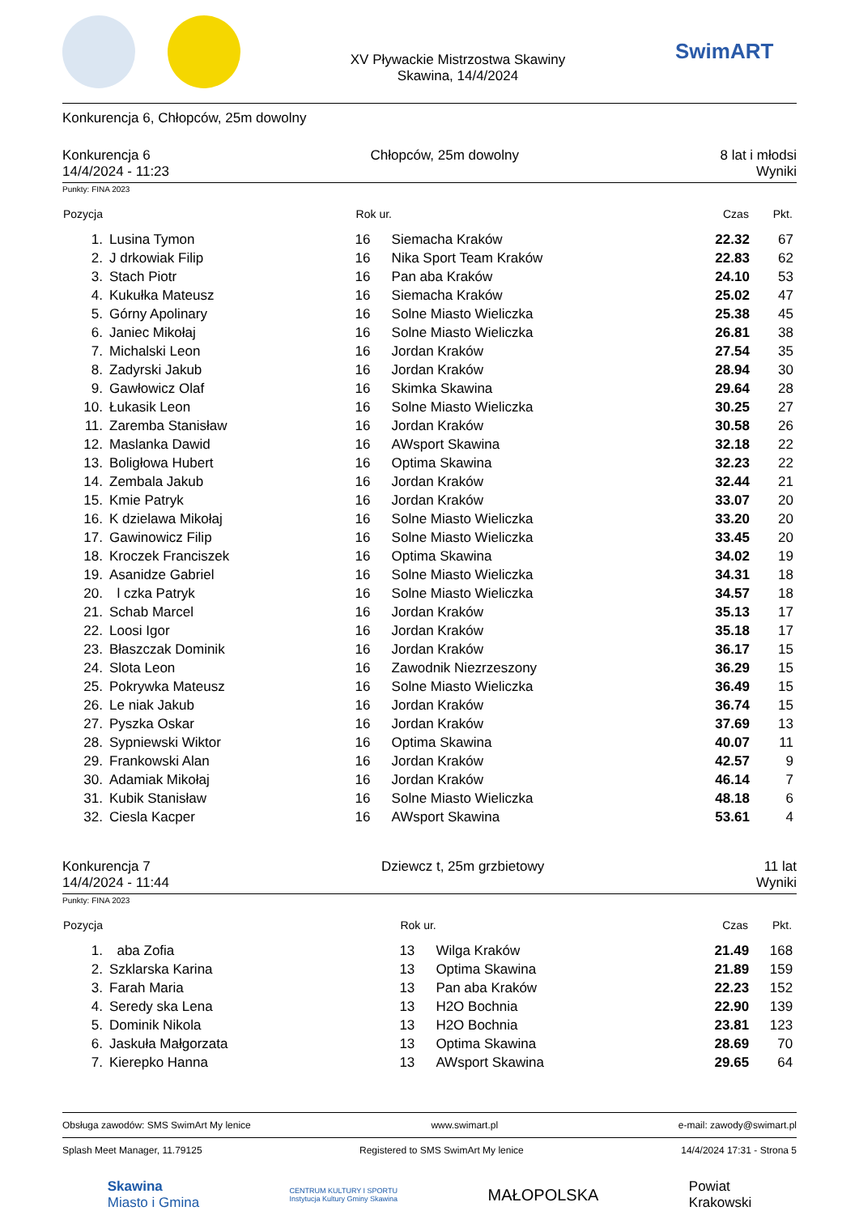XV Pływackie Mistrzostwa Skawiny
Skawina, 14/4/2024
SwimART
Konkurencja 6, Chłopców, 25m dowolny
Konkurencja 6
14/4/2024 - 11:23
Chłopców, 25m dowolny 8 lat i młodsi
Wyniki
Punkty: FINA 2023
| Pozycja | | Rok ur. | | Czas | Pkt. | |
| --- | --- | --- | --- | --- | --- | --- |
| 1. | Lusina Tymon | 16 | Siemacha Kraków | 22.32 | 67 | |
| 2. | J drkowiak Filip | 16 | Nika Sport Team Kraków | 22.83 | 62 | |
| 3. | Stach Piotr | 16 | Pan aba Kraków | 24.10 | 53 | |
| 4. | Kukułka Mateusz | 16 | Siemacha Kraków | 25.02 | 47 | |
| 5. | Górny Apolinary | 16 | Solne Miasto Wieliczka | 25.38 | 45 | |
| 6. | Janiec Mikołaj | 16 | Solne Miasto Wieliczka | 26.81 | 38 | |
| 7. | Michalski Leon | 16 | Jordan Kraków | 27.54 | 35 | |
| 8. | Zadyrski Jakub | 16 | Jordan Kraków | 28.94 | 30 | |
| 9. | Gawłowicz Olaf | 16 | Skimka Skawina | 29.64 | 28 | |
| 10. | Łukasik Leon | 16 | Solne Miasto Wieliczka | 30.25 | 27 | |
| 11. | Zaremba Stanisław | 16 | Jordan Kraków | 30.58 | 26 | |
| 12. | Maslanka Dawid | 16 | AWsport Skawina | 32.18 | 22 | |
| 13. | Boligłowa Hubert | 16 | Optima Skawina | 32.23 | 22 | |
| 14. | Zembala Jakub | 16 | Jordan Kraków | 32.44 | 21 | |
| 15. | Kmie Patryk | 16 | Jordan Kraków | 33.07 | 20 | |
| 16. | K dzielawa Mikołaj | 16 | Solne Miasto Wieliczka | 33.20 | 20 | |
| 17. | Gawinowicz Filip | 16 | Solne Miasto Wieliczka | 33.45 | 20 | |
| 18. | Kroczek Franciszek | 16 | Optima Skawina | 34.02 | 19 | |
| 19. | Asanidze Gabriel | 16 | Solne Miasto Wieliczka | 34.31 | 18 | |
| 20. | l czka Patryk | 16 | Solne Miasto Wieliczka | 34.57 | 18 | |
| 21. | Schab Marcel | 16 | Jordan Kraków | 35.13 | 17 | |
| 22. | Loosi Igor | 16 | Jordan Kraków | 35.18 | 17 | |
| 23. | Błaszczak Dominik | 16 | Jordan Kraków | 36.17 | 15 | |
| 24. | Slota Leon | 16 | Zawodnik Niezrzeszony | 36.29 | 15 | |
| 25. | Pokrywka Mateusz | 16 | Solne Miasto Wieliczka | 36.49 | 15 | |
| 26. | Le niak Jakub | 16 | Jordan Kraków | 36.74 | 15 | |
| 27. | Pyszka Oskar | 16 | Jordan Kraków | 37.69 | 13 | |
| 28. | Sypniewski Wiktor | 16 | Optima Skawina | 40.07 | 11 | |
| 29. | Frankowski Alan | 16 | Jordan Kraków | 42.57 | 9 | |
| 30. | Adamiak Mikołaj | 16 | Jordan Kraków | 46.14 | 7 | |
| 31. | Kubik Stanisław | 16 | Solne Miasto Wieliczka | 48.18 | 6 | |
| 32. | Ciesla Kacper | 16 | AWsport Skawina | 53.61 | 4 | |
Konkurencja 7
14/4/2024 - 11:44
Dziewcz t, 25m grzbietowy 11 lat
Wyniki
Punkty: FINA 2023
| Pozycja | | Rok ur. | | Czas | Pkt. | |
| --- | --- | --- | --- | --- | --- | --- |
| 1. | aba Zofia | 13 | Wilga Kraków | 21.49 | 168 | |
| 2. | Szklarska Karina | 13 | Optima Skawina | 21.89 | 159 | |
| 3. | Farah Maria | 13 | Pan aba Kraków | 22.23 | 152 | |
| 4. | Seredy ska Lena | 13 | H2O Bochnia | 22.90 | 139 | |
| 5. | Dominik Nikola | 13 | H2O Bochnia | 23.81 | 123 | |
| 6. | Jaskuła Małgorzata | 13 | Optima Skawina | 28.69 | 70 | |
| 7. | Kierepko Hanna | 13 | AWsport Skawina | 29.65 | 64 | |
Obsługa zawodów: SMS SwimArt My lenice www.swimart.pl e-mail: zawody@swimart.pl
Splash Meet Manager, 11.79125 Registered to SMS SwimArt My lenice 14/4/2024 17:31 - Strona 5
Skawina
Miasto i Gmina
CENTRUM KULTURY I SPORTU
Instytucja Kultury Gminy Skawina
MAŁOPOLSKA
Powiat
Krakowski